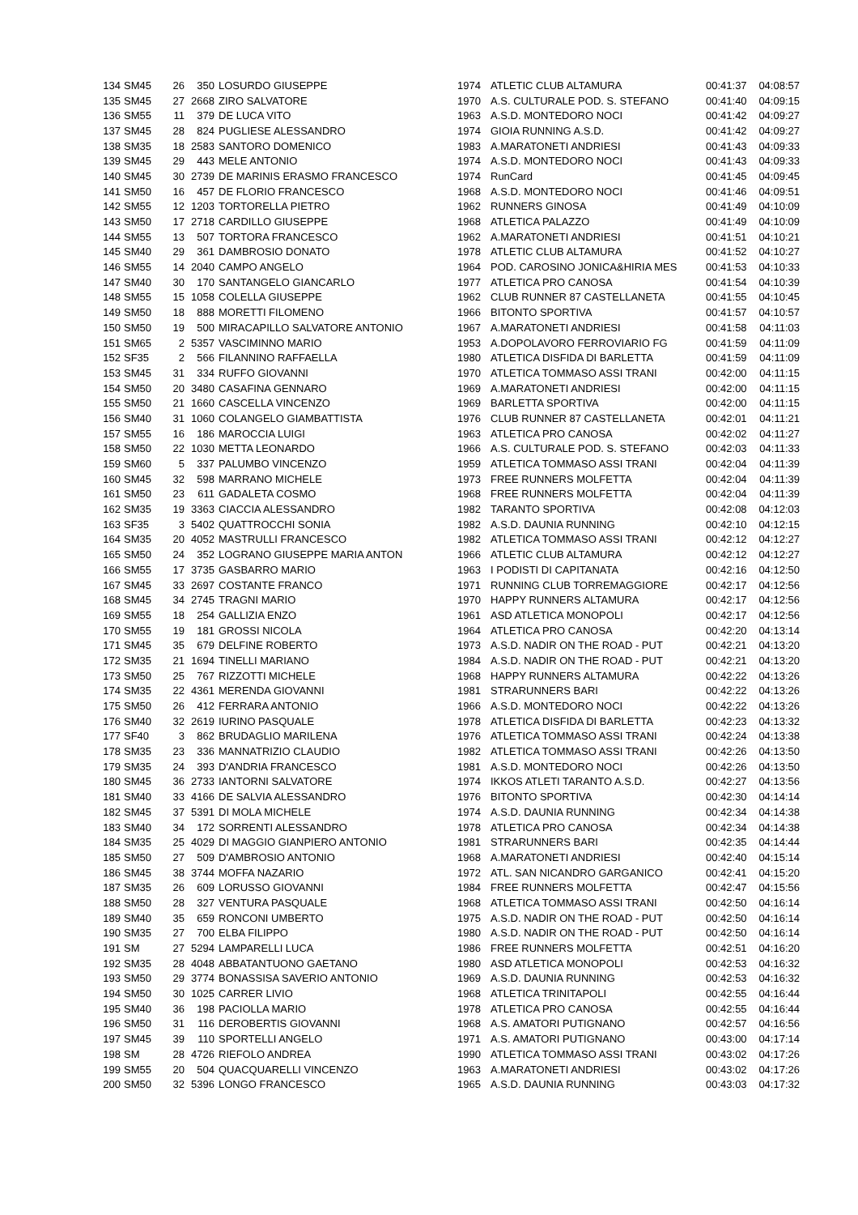| 134 | SM45 | 26 | 350 | LOSURDO GIUSEPPE | 1974 | ATLETIC CLUB ALTAMURA | 00:41:37 | 04:08:57 |
| 135 | SM45 | 27 | 2668 | ZIRO SALVATORE | 1970 | A.S. CULTURALE POD. S. STEFANO | 00:41:40 | 04:09:15 |
| 136 | SM55 | 11 | 379 | DE LUCA VITO | 1963 | A.S.D. MONTEDORO NOCI | 00:41:42 | 04:09:27 |
| 137 | SM45 | 28 | 824 | PUGLIESE ALESSANDRO | 1974 | GIOIA RUNNING A.S.D. | 00:41:42 | 04:09:27 |
| 138 | SM35 | 18 | 2583 | SANTORO DOMENICO | 1983 | A.MARATONETI ANDRIESI | 00:41:43 | 04:09:33 |
| 139 | SM45 | 29 | 443 | MELE ANTONIO | 1974 | A.S.D. MONTEDORO NOCI | 00:41:43 | 04:09:33 |
| 140 | SM45 | 30 | 2739 | DE MARINIS ERASMO FRANCESCO | 1974 | RunCard | 00:41:45 | 04:09:45 |
| 141 | SM50 | 16 | 457 | DE FLORIO FRANCESCO | 1968 | A.S.D. MONTEDORO NOCI | 00:41:46 | 04:09:51 |
| 142 | SM55 | 12 | 1203 | TORTORELLA PIETRO | 1962 | RUNNERS GINOSA | 00:41:49 | 04:10:09 |
| 143 | SM50 | 17 | 2718 | CARDILLO GIUSEPPE | 1968 | ATLETICA PALAZZO | 00:41:49 | 04:10:09 |
| 144 | SM55 | 13 | 507 | TORTORA FRANCESCO | 1962 | A.MARATONETI ANDRIESI | 00:41:51 | 04:10:21 |
| 145 | SM40 | 29 | 361 | DAMBROSIO DONATO | 1978 | ATLETIC CLUB ALTAMURA | 00:41:52 | 04:10:27 |
| 146 | SM55 | 14 | 2040 | CAMPO ANGELO | 1964 | POD. CAROSINO JONICA&HIRIA MES | 00:41:53 | 04:10:33 |
| 147 | SM40 | 30 | 170 | SANTANGELO GIANCARLO | 1977 | ATLETICA PRO CANOSA | 00:41:54 | 04:10:39 |
| 148 | SM55 | 15 | 1058 | COLELLA GIUSEPPE | 1962 | CLUB RUNNER 87 CASTELLANETA | 00:41:55 | 04:10:45 |
| 149 | SM50 | 18 | 888 | MORETTI FILOMENO | 1966 | BITONTO SPORTIVA | 00:41:57 | 04:10:57 |
| 150 | SM50 | 19 | 500 | MIRACAPILLO SALVATORE ANTONIO | 1967 | A.MARATONETI ANDRIESI | 00:41:58 | 04:11:03 |
| 151 | SM65 | 2 | 5357 | VASCIMINNO MARIO | 1953 | A.DOPOLAVORO FERROVIARIO FG | 00:41:59 | 04:11:09 |
| 152 | SF35 | 2 | 566 | FILANNINO RAFFAELLA | 1980 | ATLETICA DISFIDA DI BARLETTA | 00:41:59 | 04:11:09 |
| 153 | SM45 | 31 | 334 | RUFFO GIOVANNI | 1970 | ATLETICA TOMMASO ASSI TRANI | 00:42:00 | 04:11:15 |
| 154 | SM50 | 20 | 3480 | CASAFINA GENNARO | 1969 | A.MARATONETI ANDRIESI | 00:42:00 | 04:11:15 |
| 155 | SM50 | 21 | 1660 | CASCELLA VINCENZO | 1969 | BARLETTA SPORTIVA | 00:42:00 | 04:11:15 |
| 156 | SM40 | 31 | 1060 | COLANGELO GIAMBATTISTA | 1976 | CLUB RUNNER 87 CASTELLANETA | 00:42:01 | 04:11:21 |
| 157 | SM55 | 16 | 186 | MAROCCIA LUIGI | 1963 | ATLETICA PRO CANOSA | 00:42:02 | 04:11:27 |
| 158 | SM50 | 22 | 1030 | METTA LEONARDO | 1966 | A.S. CULTURALE POD. S. STEFANO | 00:42:03 | 04:11:33 |
| 159 | SM60 | 5 | 337 | PALUMBO VINCENZO | 1959 | ATLETICA TOMMASO ASSI TRANI | 00:42:04 | 04:11:39 |
| 160 | SM45 | 32 | 598 | MARRANO MICHELE | 1973 | FREE RUNNERS MOLFETTA | 00:42:04 | 04:11:39 |
| 161 | SM50 | 23 | 611 | GADALETA COSMO | 1968 | FREE RUNNERS MOLFETTA | 00:42:04 | 04:11:39 |
| 162 | SM35 | 19 | 3363 | CIACCIA ALESSANDRO | 1982 | TARANTO SPORTIVA | 00:42:08 | 04:12:03 |
| 163 | SF35 | 3 | 5402 | QUATTROCCHI SONIA | 1982 | A.S.D. DAUNIA RUNNING | 00:42:10 | 04:12:15 |
| 164 | SM35 | 20 | 4052 | MASTRULLI FRANCESCO | 1982 | ATLETICA TOMMASO ASSI TRANI | 00:42:12 | 04:12:27 |
| 165 | SM50 | 24 | 352 | LOGRANO GIUSEPPE MARIA ANTON | 1966 | ATLETIC CLUB ALTAMURA | 00:42:12 | 04:12:27 |
| 166 | SM55 | 17 | 3735 | GASBARRO MARIO | 1963 | I PODISTI DI CAPITANATA | 00:42:16 | 04:12:50 |
| 167 | SM45 | 33 | 2697 | COSTANTE FRANCO | 1971 | RUNNING CLUB TORREMAGGIORE | 00:42:17 | 04:12:56 |
| 168 | SM45 | 34 | 2745 | TRAGNI MARIO | 1970 | HAPPY RUNNERS ALTAMURA | 00:42:17 | 04:12:56 |
| 169 | SM55 | 18 | 254 | GALLIZIA ENZO | 1961 | ASD ATLETICA MONOPOLI | 00:42:17 | 04:12:56 |
| 170 | SM55 | 19 | 181 | GROSSI NICOLA | 1964 | ATLETICA PRO CANOSA | 00:42:20 | 04:13:14 |
| 171 | SM45 | 35 | 679 | DELFINE ROBERTO | 1973 | A.S.D. NADIR ON THE ROAD - PUT | 00:42:21 | 04:13:20 |
| 172 | SM35 | 21 | 1694 | TINELLI MARIANO | 1984 | A.S.D. NADIR ON THE ROAD - PUT | 00:42:21 | 04:13:20 |
| 173 | SM50 | 25 | 767 | RIZZOTTI MICHELE | 1968 | HAPPY RUNNERS ALTAMURA | 00:42:22 | 04:13:26 |
| 174 | SM35 | 22 | 4361 | MERENDA GIOVANNI | 1981 | STRARUNNERS BARI | 00:42:22 | 04:13:26 |
| 175 | SM50 | 26 | 412 | FERRARA ANTONIO | 1966 | A.S.D. MONTEDORO NOCI | 00:42:22 | 04:13:26 |
| 176 | SM40 | 32 | 2619 | IURINO PASQUALE | 1978 | ATLETICA DISFIDA DI BARLETTA | 00:42:23 | 04:13:32 |
| 177 | SF40 | 3 | 862 | BRUDAGLIO MARILENA | 1976 | ATLETICA TOMMASO ASSI TRANI | 00:42:24 | 04:13:38 |
| 178 | SM35 | 23 | 336 | MANNATRIZIO CLAUDIO | 1982 | ATLETICA TOMMASO ASSI TRANI | 00:42:26 | 04:13:50 |
| 179 | SM35 | 24 | 393 | D'ANDRIA FRANCESCO | 1981 | A.S.D. MONTEDORO NOCI | 00:42:26 | 04:13:50 |
| 180 | SM45 | 36 | 2733 | IANTORNI SALVATORE | 1974 | IKKOS ATLETI TARANTO A.S.D. | 00:42:27 | 04:13:56 |
| 181 | SM40 | 33 | 4166 | DE SALVIA ALESSANDRO | 1976 | BITONTO SPORTIVA | 00:42:30 | 04:14:14 |
| 182 | SM45 | 37 | 5391 | DI MOLA MICHELE | 1974 | A.S.D. DAUNIA RUNNING | 00:42:34 | 04:14:38 |
| 183 | SM40 | 34 | 172 | SORRENTI ALESSANDRO | 1978 | ATLETICA PRO CANOSA | 00:42:34 | 04:14:38 |
| 184 | SM35 | 25 | 4029 | DI MAGGIO GIANPIERO ANTONIO | 1981 | STRARUNNERS BARI | 00:42:35 | 04:14:44 |
| 185 | SM50 | 27 | 509 | D'AMBROSIO ANTONIO | 1968 | A.MARATONETI ANDRIESI | 00:42:40 | 04:15:14 |
| 186 | SM45 | 38 | 3744 | MOFFA NAZARIO | 1972 | ATL. SAN NICANDRO GARGANICO | 00:42:41 | 04:15:20 |
| 187 | SM35 | 26 | 609 | LORUSSO GIOVANNI | 1984 | FREE RUNNERS MOLFETTA | 00:42:47 | 04:15:56 |
| 188 | SM50 | 28 | 327 | VENTURA PASQUALE | 1968 | ATLETICA TOMMASO ASSI TRANI | 00:42:50 | 04:16:14 |
| 189 | SM40 | 35 | 659 | RONCONI UMBERTO | 1975 | A.S.D. NADIR ON THE ROAD - PUT | 00:42:50 | 04:16:14 |
| 190 | SM35 | 27 | 700 | ELBA FILIPPO | 1980 | A.S.D. NADIR ON THE ROAD - PUT | 00:42:50 | 04:16:14 |
| 191 | SM | 27 | 5294 | LAMPARELLI LUCA | 1986 | FREE RUNNERS MOLFETTA | 00:42:51 | 04:16:20 |
| 192 | SM35 | 28 | 4048 | ABBATANTUONO GAETANO | 1980 | ASD ATLETICA MONOPOLI | 00:42:53 | 04:16:32 |
| 193 | SM50 | 29 | 3774 | BONASSISA SAVERIO ANTONIO | 1969 | A.S.D. DAUNIA RUNNING | 00:42:53 | 04:16:32 |
| 194 | SM50 | 30 | 1025 | CARRER LIVIO | 1968 | ATLETICA TRINITAPOLI | 00:42:55 | 04:16:44 |
| 195 | SM40 | 36 | 198 | PACIOLLA MARIO | 1978 | ATLETICA PRO CANOSA | 00:42:55 | 04:16:44 |
| 196 | SM50 | 31 | 116 | DEROBERTIS GIOVANNI | 1968 | A.S. AMATORI PUTIGNANO | 00:42:57 | 04:16:56 |
| 197 | SM45 | 39 | 110 | SPORTELLI ANGELO | 1971 | A.S. AMATORI PUTIGNANO | 00:43:00 | 04:17:14 |
| 198 | SM | 28 | 4726 | RIEFOLO ANDREA | 1990 | ATLETICA TOMMASO ASSI TRANI | 00:43:02 | 04:17:26 |
| 199 | SM55 | 20 | 504 | QUACQUARELLI VINCENZO | 1963 | A.MARATONETI ANDRIESI | 00:43:02 | 04:17:26 |
| 200 | SM50 | 32 | 5396 | LONGO FRANCESCO | 1965 | A.S.D. DAUNIA RUNNING | 00:43:03 | 04:17:32 |